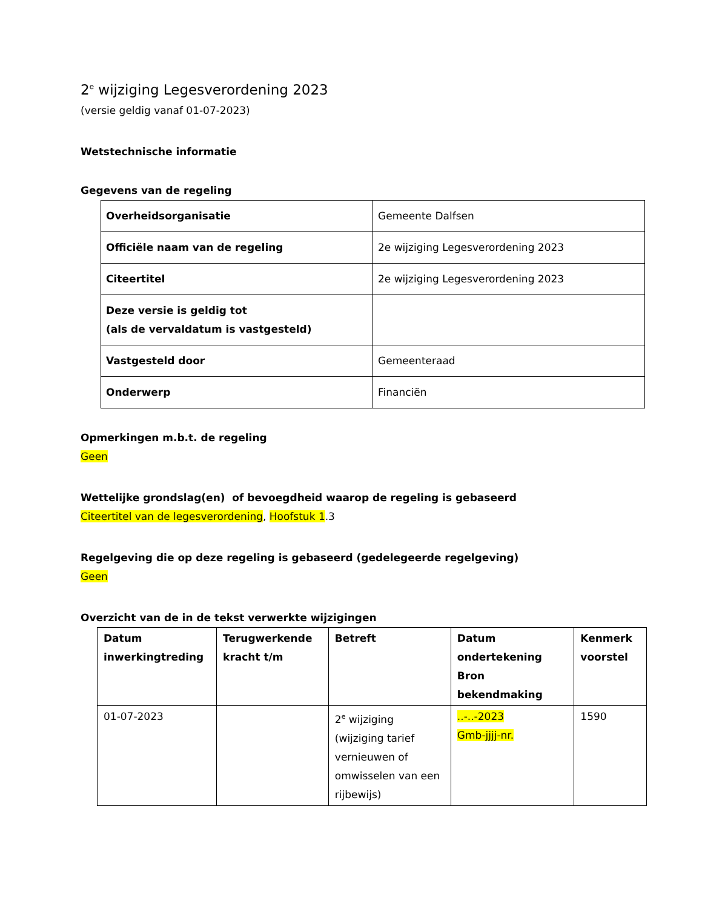2<sup>e</sup> wijziging Legesverordening 2023
(versie geldig vanaf 01-07-2023)
Wetstechnische informatie
Gegevens van de regeling
| Overheidsorganisatie | Gemeente Dalfsen |
| Officiële naam van de regeling | 2e wijziging Legesverordening 2023 |
| Citeertitel | 2e wijziging Legesverordening 2023 |
| Deze versie is geldig tot (als de vervaldatum is vastgesteld) | |
| Vastgesteld door | Gemeenteraad |
| Onderwerp | Financiën |
Opmerkingen m.b.t. de regeling
Geen
Wettelijke grondslag(en) of bevoegdheid waarop de regeling is gebaseerd
Citeertitel van de legesverordening, Hoofstuk 1.3
Regelgeving die op deze regeling is gebaseerd (gedelegeerde regelgeving)
Geen
Overzicht van de in de tekst verwerkte wijzigingen
| Datum inwerkingtreding | Terugwerkende kracht t/m | Betreft | Datum ondertekening Bron bekendmaking | Kenmerk voorstel |
| --- | --- | --- | --- | --- |
| 01-07-2023 | | 2<sup>e</sup> wijziging (wijziging tarief vernieuwen of omwisselen van een rijbewijs) | ..-..-2023 Gmb-jjjj-nr. | 1590 |